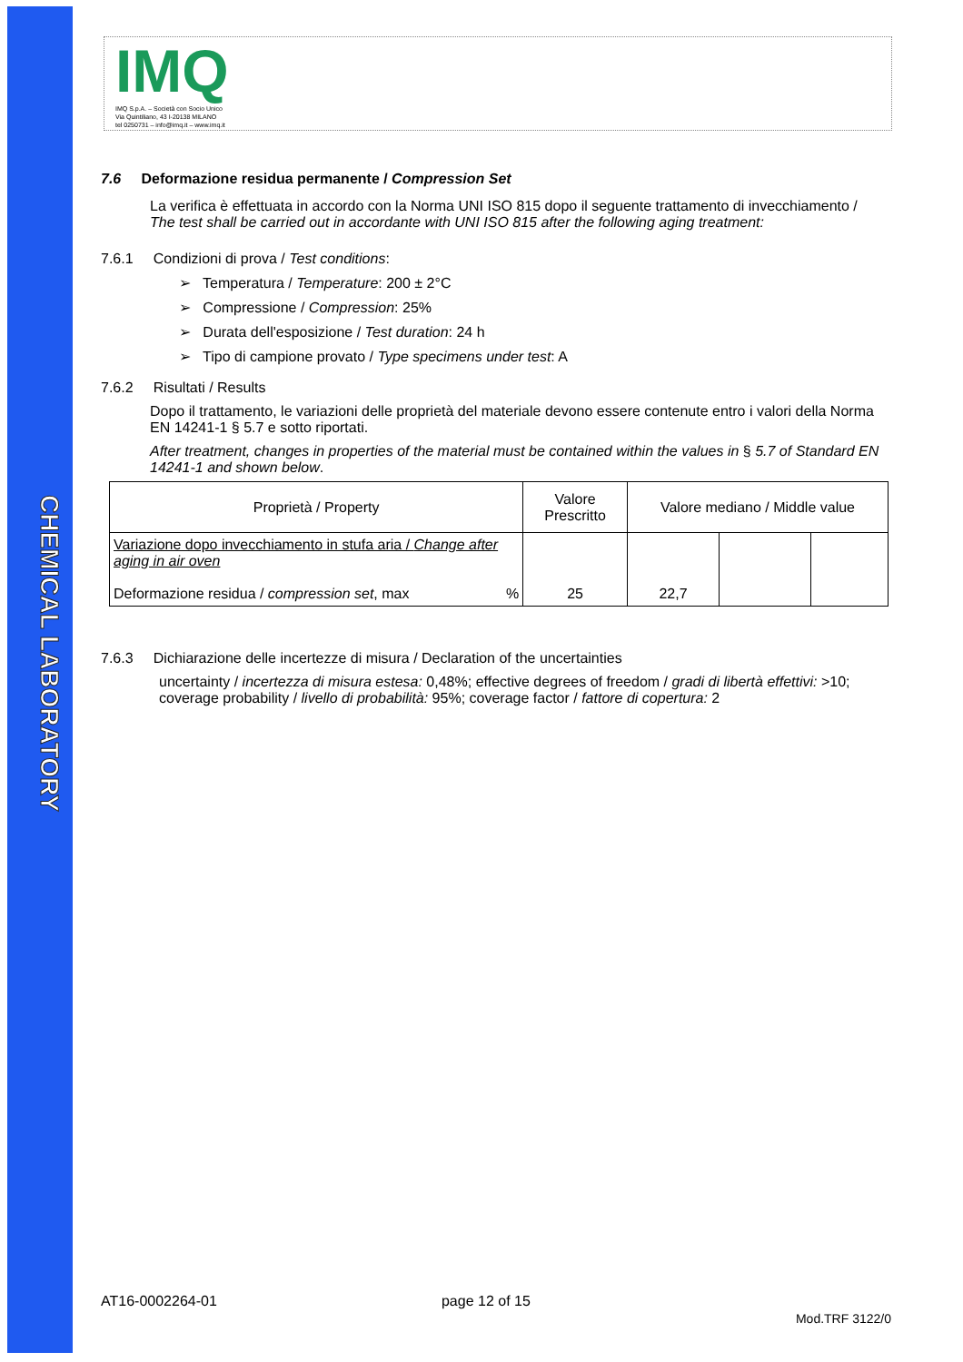CHEMICAL LABORATORY
IMQ
IMQ S.p.A. – Società con Socio Unico
Via Quintiliano, 43 I-20138 MILANO
tel 0250731 – info@imq.it – www.imq.it
7.6 Deformazione residua permanente / Compression Set
La verifica è effettuata in accordo con la Norma UNI ISO 815 dopo il seguente trattamento di invecchiamento /
The test shall be carried out in accordante with UNI ISO 815 after the following aging treatment:
7.6.1 Condizioni di prova / Test conditions:
➢ Temperatura / Temperature: 200 ± 2°C
➢ Compressione / Compression: 25%
➢ Durata dell'esposizione / Test duration: 24 h
➢ Tipo di campione provato / Type specimens under test: A
7.6.2 Risultati / Results
Dopo il trattamento, le variazioni delle proprietà del materiale devono essere contenute entro i valori della Norma EN 14241-1 § 5.7 e sotto riportati.
After treatment, changes in properties of the material must be contained within the values in § 5.7 of Standard EN 14241-1 and shown below.
| Proprietà / Property | Valore Prescritto | Valore mediano / Middle value | | |
| --- | --- | --- | --- | --- |
| Variazione dopo invecchiamento in stufa aria / Change after aging in air oven Deformazione residua / compression set , max % | 25 | 22,7 | | |
7.6.3 Dichiarazione delle incertezze di misura / Declaration of the uncertainties
uncertainty / incertezza di misura estesa: 0,48%; effective degrees of freedom / gradi di libertà effettivi: >10; coverage probability / livello di probabilità: 95%; coverage factor / fattore di copertura: 2
AT16-0002264-01 page 12 of 15 Mod.TRF 3122/0